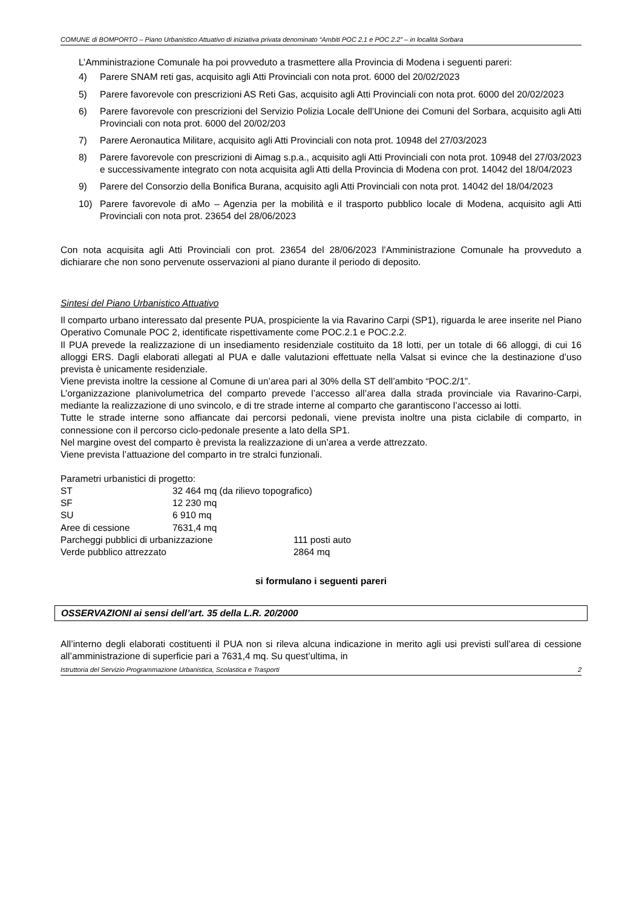COMUNE di BOMPORTO – Piano Urbanistico Attuativo di iniziativa privata denominato “Ambiti POC 2.1 e POC 2.2” – in località Sorbara
L’Amministrazione Comunale ha poi provveduto a trasmettere alla Provincia di Modena i seguenti pareri:
4) Parere SNAM reti gas, acquisito agli Atti Provinciali con nota prot. 6000 del 20/02/2023
5) Parere favorevole con prescrizioni AS Reti Gas, acquisito agli Atti Provinciali con nota prot. 6000 del 20/02/2023
6) Parere favorevole con prescrizioni del Servizio Polizia Locale dell’Unione dei Comuni del Sorbara, acquisito agli Atti Provinciali con nota prot. 6000 del 20/02/203
7) Parere Aeronautica Militare, acquisito agli Atti Provinciali con nota prot. 10948 del 27/03/2023
8) Parere favorevole con prescrizioni di Aimag s.p.a., acquisito agli Atti Provinciali con nota prot. 10948 del 27/03/2023 e successivamente integrato con nota acquisita agli Atti della Provincia di Modena con prot. 14042 del 18/04/2023
9) Parere del Consorzio della Bonifica Burana, acquisito agli Atti Provinciali con nota prot. 14042 del 18/04/2023
10) Parere favorevole di aMo – Agenzia per la mobilità e il trasporto pubblico locale di Modena, acquisito agli Atti Provinciali con nota prot. 23654 del 28/06/2023
Con nota acquisita agli Atti Provinciali con prot. 23654 del 28/06/2023 l’Amministrazione Comunale ha provveduto a dichiarare che non sono pervenute osservazioni al piano durante il periodo di deposito.
Sintesi del Piano Urbanistico Attuativo
Il comparto urbano interessato dal presente PUA, prospiciente la via Ravarino Carpi (SP1), riguarda le aree inserite nel Piano Operativo Comunale POC 2, identificate rispettivamente come POC.2.1 e POC.2.2.
Il PUA prevede la realizzazione di un insediamento residenziale costituito da 18 lotti, per un totale di 66 alloggi, di cui 16 alloggi ERS. Dagli elaborati allegati al PUA e dalle valutazioni effettuate nella Valsat si evince che la destinazione d’uso prevista è unicamente residenziale.
Viene prevista inoltre la cessione al Comune di un’area pari al 30% della ST dell’ambito “POC.2/1”.
L’organizzazione planivolumetrica del comparto prevede l’accesso all’area dalla strada provinciale via Ravarino-Carpi, mediante la realizzazione di uno svincolo, e di tre strade interne al comparto che garantiscono l’accesso ai lotti.
Tutte le strade interne sono affiancate dai percorsi pedonali, viene prevista inoltre una pista ciclabile di comparto, in connessione con il percorso ciclo-pedonale presente a lato della SP1.
Nel margine ovest del comparto è prevista la realizzazione di un’area a verde attrezzato.
Viene prevista l’attuazione del comparto in tre stralci funzionali.
Parametri urbanistici di progetto:
| ST | 32 464 mq (da rilievo topografico) | |
| SF | 12 230 mq | |
| SU | 6 910 mq | |
| Aree di cessione | 7631,4 mq | |
| Parcheggi pubblici di urbanizzazione | | 111 posti auto |
| Verde pubblico attrezzato | | 2864 mq |
si formulano i seguenti pareri
OSSERVAZIONI ai sensi dell’art. 35 della L.R. 20/2000
All’interno degli elaborati costituenti il PUA non si rileva alcuna indicazione in merito agli usi previsti sull’area di cessione all’amministrazione di superficie pari a 7631,4 mq. Su quest’ultima, in
Istruttoria del Servizio Programmazione Urbanistica, Scolastica e Trasporti 2